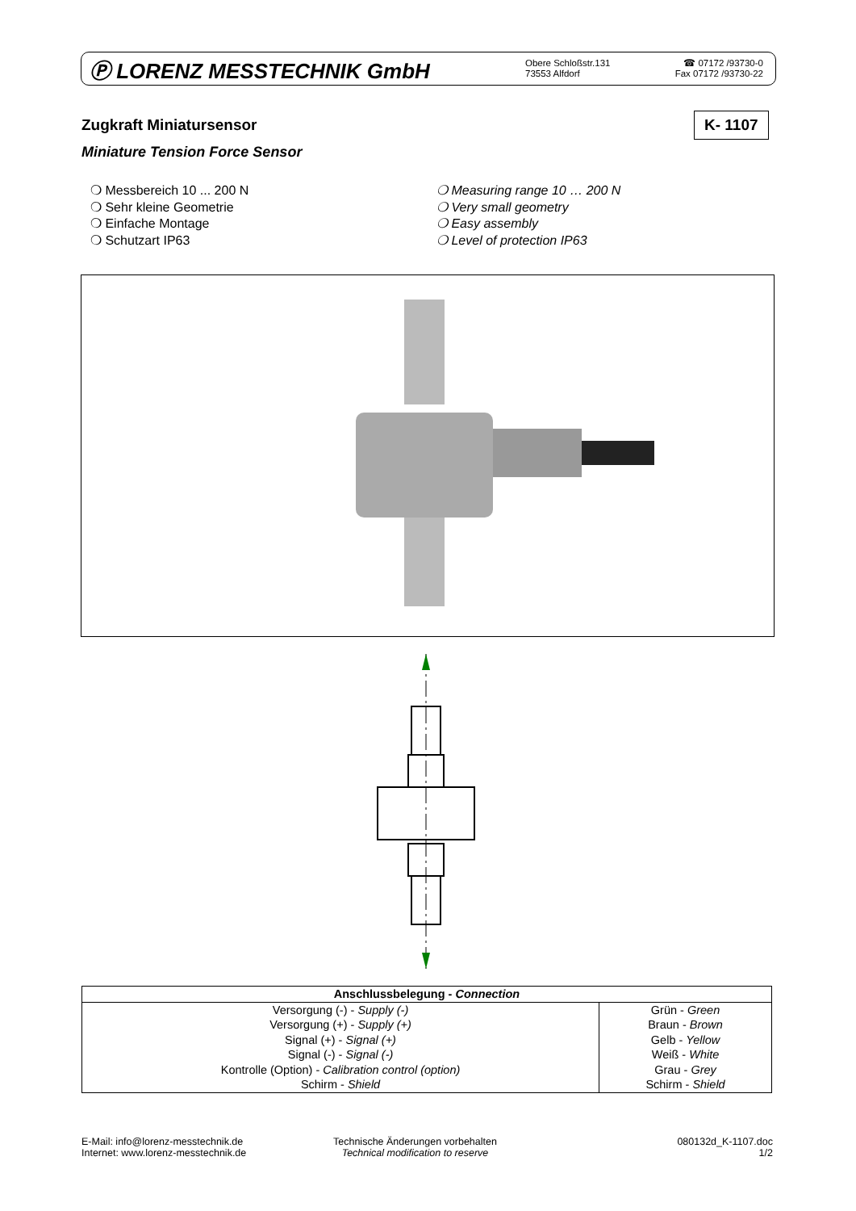Ⓟ LORENZ MESSTECHNIK GmbH
Obere Schloßstr.131
73553 Alfdorf
☎ 07172 /93730-0
Fax 07172 /93730-22
Zugkraft Miniatursensor K- 1107
Miniature Tension Force Sensor
❍ Messbereich 10 ... 200 N
❍ Sehr kleine Geometrie
❍ Einfache Montage
❍ Schutzart IP63
❍ Measuring range 10 … 200 N
❍ Very small geometry
❍ Easy assembly
❍ Level of protection IP63
| Anschlussbelegung - Connection | |
| --- | --- |
| Versorgung (-) - Supply (-) | Grün - Green |
| Versorgung (+) - Supply (+) | Braun - Brown |
| Signal (+) - Signal (+) | Gelb - Yellow |
| Signal (-) - Signal (-) | Weiß - White |
| Kontrolle (Option) - Calibration control (option) | Grau - Grey |
| Schirm - Shield | Schirm - Shield |
E-Mail: info@lorenz-messtechnik.de
Internet: www.lorenz-messtechnik.de
Technische Änderungen vorbehalten
Technical modification to reserve
080132d_K-1107.doc
1/2